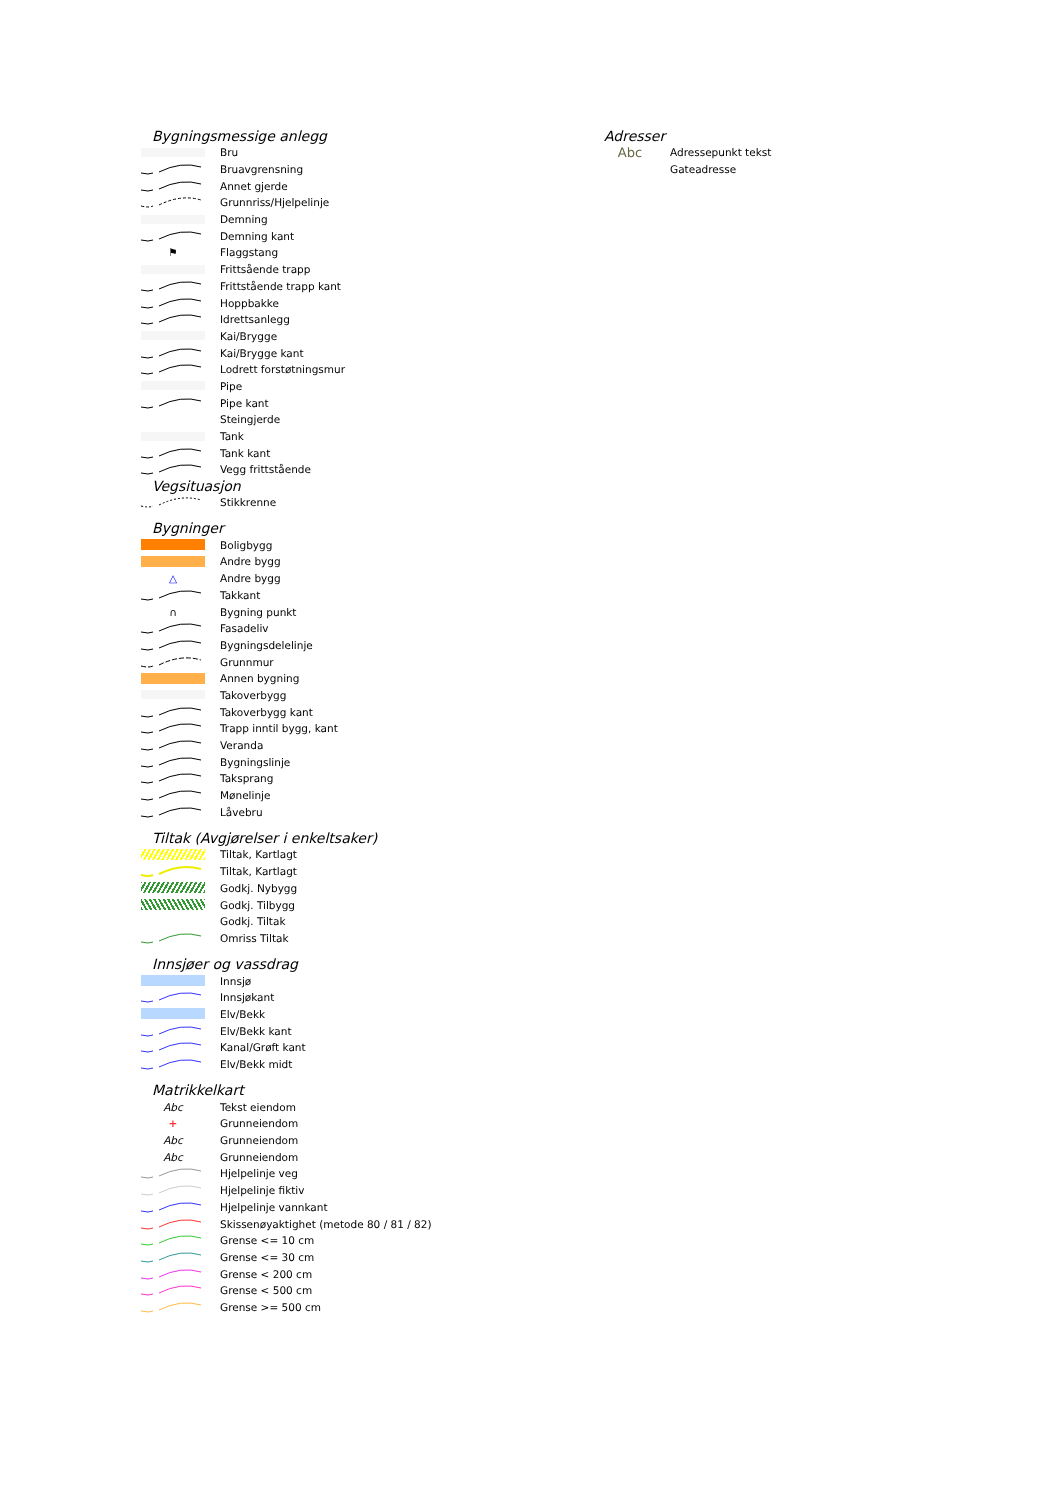Bygningsmessige anlegg
Bru
Bruavgrensning
Annet gjerde
Grunnriss/Hjelpelinje
Demning
Demning kant
⚑
Flaggstang
Frittsående trapp
Frittstående trapp kant
Hoppbakke
Idrettsanlegg
Kai/Brygge
Kai/Brygge kant
Lodrett forstøtningsmur
Pipe
Pipe kant
Steingjerde
Tank
Tank kant
Vegg frittstående
Vegsituasjon
Stikkrenne
Bygninger
Boligbygg
Andre bygg
△
Andre bygg
Takkant
∩
Bygning punkt
Fasadeliv
Bygningsdelelinje
Grunnmur
Annen bygning
Takoverbygg
Takoverbygg kant
Trapp inntil bygg, kant
Veranda
Bygningslinje
Taksprang
Mønelinje
Låvebru
Tiltak (Avgjørelser i enkeltsaker)
Tiltak, Kartlagt
Tiltak, Kartlagt
Godkj. Nybygg
Godkj. Tilbygg
Godkj. Tiltak
Omriss Tiltak
Innsjøer og vassdrag
Innsjø
Innsjøkant
Elv/Bekk
Elv/Bekk kant
Kanal/Grøft kant
Elv/Bekk midt
Matrikkelkart
Abc
Tekst eiendom
+
Grunneiendom
Abc
Grunneiendom
Abc
Grunneiendom
Hjelpelinje veg
Hjelpelinje fiktiv
Hjelpelinje vannkant
Skissenøyaktighet (metode 80 / 81 / 82)
Grense <= 10 cm
Grense <= 30 cm
Grense < 200 cm
Grense < 500 cm
Grense >= 500 cm
Adresser
Abc
Adressepunkt tekst
Gateadresse